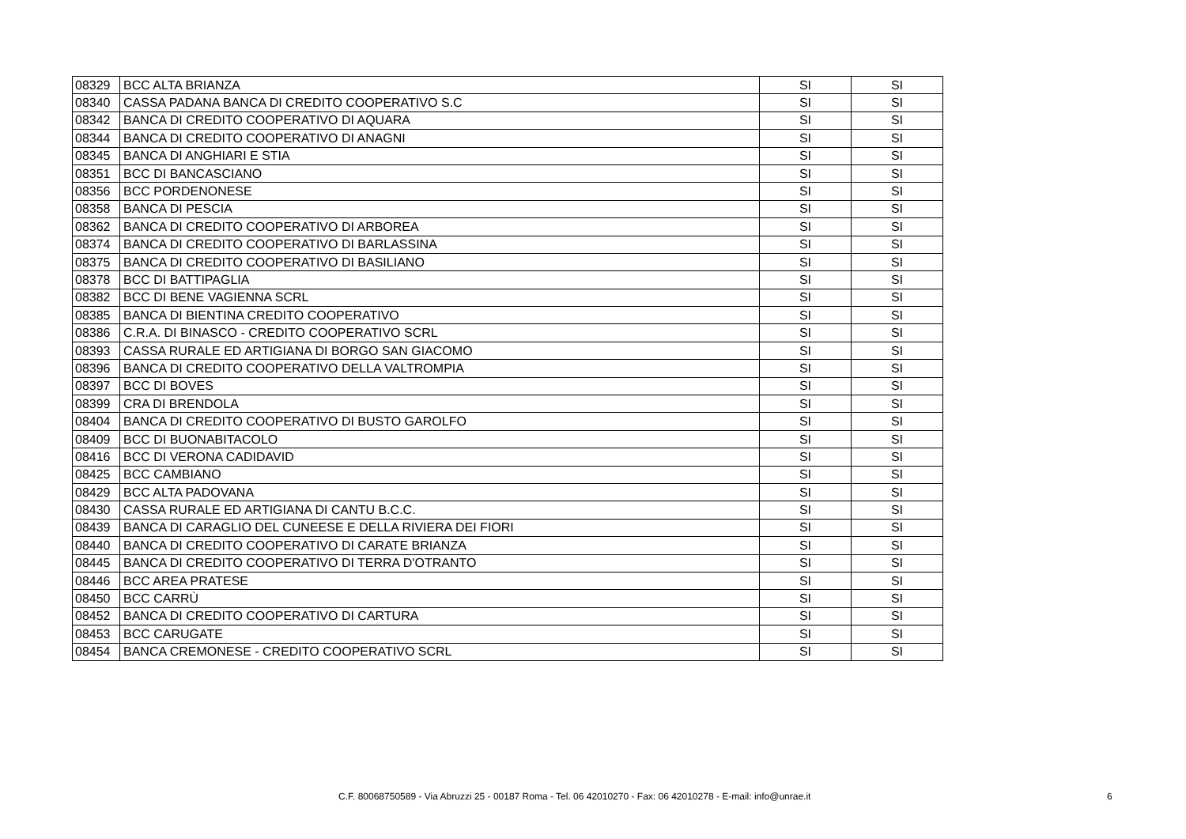| 08329 | BCC ALTA BRIANZA | SI | SI |
| 08340 | CASSA PADANA BANCA DI CREDITO COOPERATIVO S.C | SI | SI |
| 08342 | BANCA DI CREDITO COOPERATIVO DI AQUARA | SI | SI |
| 08344 | BANCA DI CREDITO COOPERATIVO DI ANAGNI | SI | SI |
| 08345 | BANCA DI ANGHIARI E STIA | SI | SI |
| 08351 | BCC DI BANCASCIANO | SI | SI |
| 08356 | BCC PORDENONESE | SI | SI |
| 08358 | BANCA DI PESCIA | SI | SI |
| 08362 | BANCA DI CREDITO COOPERATIVO DI ARBOREA | SI | SI |
| 08374 | BANCA DI CREDITO COOPERATIVO DI BARLASSINA | SI | SI |
| 08375 | BANCA DI CREDITO COOPERATIVO DI BASILIANO | SI | SI |
| 08378 | BCC DI BATTIPAGLIA | SI | SI |
| 08382 | BCC DI BENE VAGIENNA SCRL | SI | SI |
| 08385 | BANCA DI BIENTINA CREDITO COOPERATIVO | SI | SI |
| 08386 | C.R.A. DI BINASCO - CREDITO COOPERATIVO SCRL | SI | SI |
| 08393 | CASSA RURALE ED ARTIGIANA DI BORGO SAN GIACOMO | SI | SI |
| 08396 | BANCA DI CREDITO COOPERATIVO DELLA VALTROMPIA | SI | SI |
| 08397 | BCC DI BOVES | SI | SI |
| 08399 | CRA DI BRENDOLA | SI | SI |
| 08404 | BANCA DI CREDITO COOPERATIVO DI BUSTO GAROLFO | SI | SI |
| 08409 | BCC DI BUONABITACOLO | SI | SI |
| 08416 | BCC DI VERONA CADIDAVID | SI | SI |
| 08425 | BCC CAMBIANO | SI | SI |
| 08429 | BCC ALTA PADOVANA | SI | SI |
| 08430 | CASSA RURALE ED ARTIGIANA DI CANTU B.C.C. | SI | SI |
| 08439 | BANCA DI CARAGLIO DEL CUNEESE E DELLA RIVIERA DEI FIORI | SI | SI |
| 08440 | BANCA DI CREDITO COOPERATIVO DI CARATE BRIANZA | SI | SI |
| 08445 | BANCA DI CREDITO COOPERATIVO DI TERRA D'OTRANTO | SI | SI |
| 08446 | BCC AREA PRATESE | SI | SI |
| 08450 | BCC CARRÙ | SI | SI |
| 08452 | BANCA DI CREDITO COOPERATIVO DI CARTURA | SI | SI |
| 08453 | BCC CARUGATE | SI | SI |
| 08454 | BANCA CREMONESE - CREDITO COOPERATIVO SCRL | SI | SI |
C.F. 80068750589 - Via Abruzzi 25 - 00187 Roma - Tel. 06 42010270 - Fax: 06 42010278 - E-mail: info@unrae.it 6